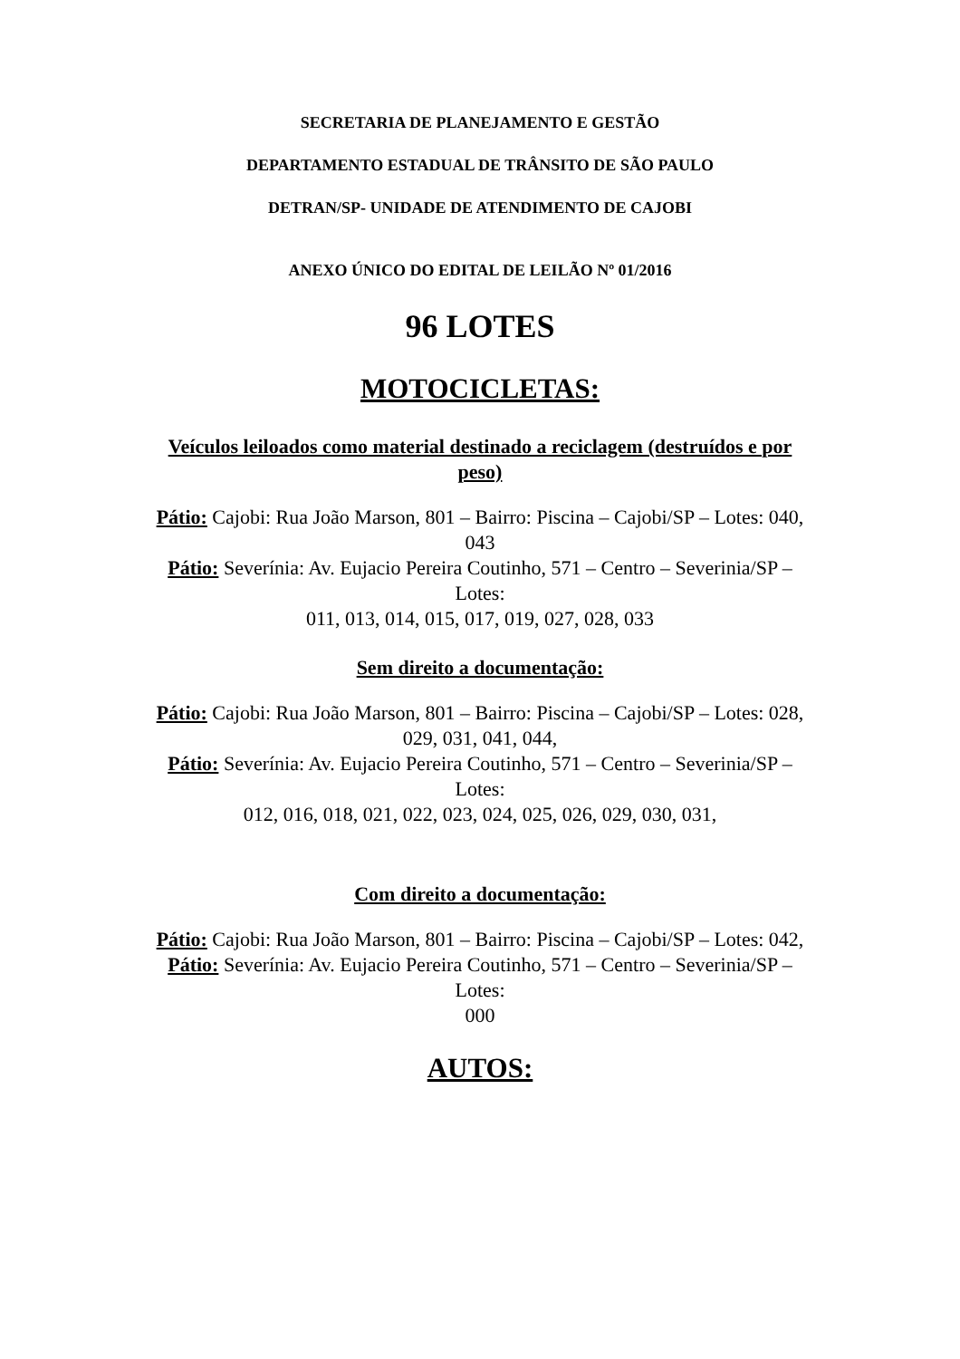SECRETARIA DE PLANEJAMENTO E GESTÃO
DEPARTAMENTO ESTADUAL DE TRÂNSITO DE SÃO PAULO
DETRAN/SP- UNIDADE DE ATENDIMENTO DE CAJOBI
ANEXO ÚNICO DO EDITAL DE LEILÃO Nº 01/2016
96 LOTES
MOTOCICLETAS:
Veículos leiloados como material destinado a reciclagem (destruídos e por peso)
Pátio: Cajobi: Rua João Marson, 801 – Bairro: Piscina – Cajobi/SP – Lotes: 040, 043
Pátio: Severínia: Av. Eujacio Pereira Coutinho, 571 – Centro – Severinia/SP – Lotes:
011, 013, 014, 015, 017, 019, 027, 028, 033
Sem direito a documentação:
Pátio: Cajobi: Rua João Marson, 801 – Bairro: Piscina – Cajobi/SP – Lotes: 028, 029, 031, 041, 044,
Pátio: Severínia: Av. Eujacio Pereira Coutinho, 571 – Centro – Severinia/SP – Lotes:
012, 016, 018, 021, 022, 023, 024, 025, 026, 029, 030, 031,
Com direito a documentação:
Pátio: Cajobi: Rua João Marson, 801 – Bairro: Piscina – Cajobi/SP – Lotes: 042,
Pátio: Severínia: Av. Eujacio Pereira Coutinho, 571 – Centro – Severinia/SP – Lotes:
000
AUTOS: